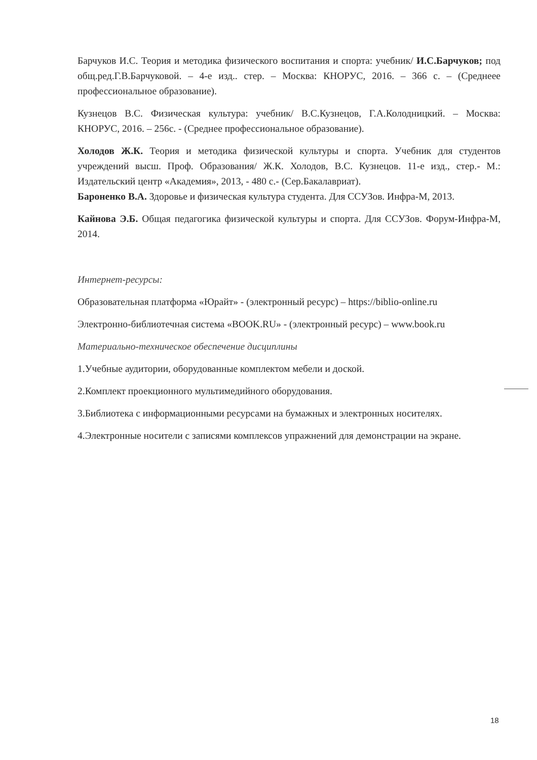Барчуков И.С. Теория и методика физического воспитания и спорта: учебник/ И.С.Барчуков; под общ.ред.Г.В.Барчуковой. – 4-е изд.. стер. – Москва: КНОРУС, 2016. – 366 с. – (Среднеее профессиональное образование).
Кузнецов В.С. Физическая культура: учебник/ В.С.Кузнецов, Г.А.Колодницкий. – Москва: КНОРУС, 2016. – 256с. - (Среднее профессиональное образование).
Холодов Ж.К. Теория и методика физической культуры и спорта. Учебник для студентов учреждений высш. Проф. Образования/ Ж.К. Холодов, В.С. Кузнецов. 11-е изд., стер.- М.: Издательский центр «Академия», 2013, - 480 с.- (Сер.Бакалавриат).
Бароненко В.А. Здоровье и физическая культура студента. Для ССУЗов. Инфра-М, 2013.
Кайнова Э.Б. Общая педагогика физической культуры и спорта. Для ССУЗов. Форум-Инфра-М, 2014.
Интернет-ресурсы:
Образовательная платформа «Юрайт» - (электронный ресурс) – https://biblio-online.ru
Электронно-библиотечная система «BOOK.RU» - (электронный ресурс) – www.book.ru
Материально-техническое обеспечение дисциплины
1.Учебные аудитории, оборудованные комплектом мебели и доской.
2.Комплект проекционного мультимедийного оборудования.
3.Библиотека с информационными ресурсами на бумажных и электронных носителях.
4.Электронные носители с записями комплексов упражнений для демонстрации на экране.
18